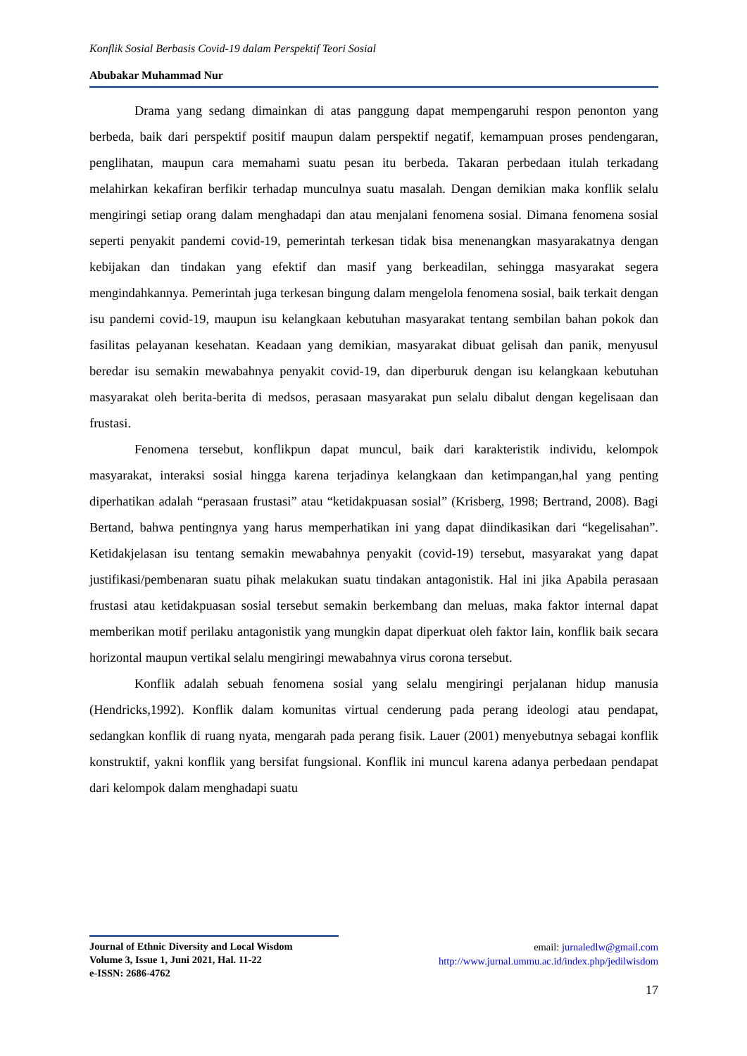Konflik Sosial Berbasis Covid-19 dalam Perspektif Teori Sosial
Abubakar Muhammad Nur
Drama yang sedang dimainkan di atas panggung dapat mempengaruhi respon penonton yang berbeda, baik dari perspektif positif maupun dalam perspektif negatif, kemampuan proses pendengaran, penglihatan, maupun cara memahami suatu pesan itu berbeda. Takaran perbedaan itulah terkadang melahirkan kekafiran berfikir terhadap munculnya suatu masalah. Dengan demikian maka konflik selalu mengiringi setiap orang dalam menghadapi dan atau menjalani fenomena sosial. Dimana fenomena sosial seperti penyakit pandemi covid-19, pemerintah terkesan tidak bisa menenangkan masyarakatnya dengan kebijakan dan tindakan yang efektif dan masif yang berkeadilan, sehingga masyarakat segera mengindahkannya. Pemerintah juga terkesan bingung dalam mengelola fenomena sosial, baik terkait dengan isu pandemi covid-19, maupun isu kelangkaan kebutuhan masyarakat tentang sembilan bahan pokok dan fasilitas pelayanan kesehatan. Keadaan yang demikian, masyarakat dibuat gelisah dan panik, menyusul beredar isu semakin mewabahnya penyakit covid-19, dan diperburuk dengan isu kelangkaan kebutuhan masyarakat oleh berita-berita di medsos, perasaan masyarakat pun selalu dibalut dengan kegelisaan dan frustasi.
Fenomena tersebut, konflikpun dapat muncul, baik dari karakteristik individu, kelompok masyarakat, interaksi sosial hingga karena terjadinya kelangkaan dan ketimpangan,hal yang penting diperhatikan adalah “perasaan frustasi” atau “ketidakpuasan sosial” (Krisberg, 1998; Bertrand, 2008). Bagi Bertand, bahwa pentingnya yang harus memperhatikan ini yang dapat diindikasikan dari “kegelisahan”. Ketidakjelasan isu tentang semakin mewabahnya penyakit (covid-19) tersebut, masyarakat yang dapat justifikasi/pembenaran suatu pihak melakukan suatu tindakan antagonistik. Hal ini jika Apabila perasaan frustasi atau ketidakpuasan sosial tersebut semakin berkembang dan meluas, maka faktor internal dapat memberikan motif perilaku antagonistik yang mungkin dapat diperkuat oleh faktor lain, konflik baik secara horizontal maupun vertikal selalu mengiringi mewabahnya virus corona tersebut.
Konflik adalah sebuah fenomena sosial yang selalu mengiringi perjalanan hidup manusia (Hendricks,1992). Konflik dalam komunitas virtual cenderung pada perang ideologi atau pendapat, sedangkan konflik di ruang nyata, mengarah pada perang fisik. Lauer (2001) menyebutnya sebagai konflik konstruktif, yakni konflik yang bersifat fungsional. Konflik ini muncul karena adanya perbedaan pendapat dari kelompok dalam menghadapi suatu
Journal of Ethnic Diversity and Local Wisdom
Volume 3, Issue 1, Juni 2021, Hal. 11-22
e-ISSN: 2686-4762
email: jurnaledlw@gmail.com
http://www.jurnal.ummu.ac.id/index.php/jedilwisdom
17